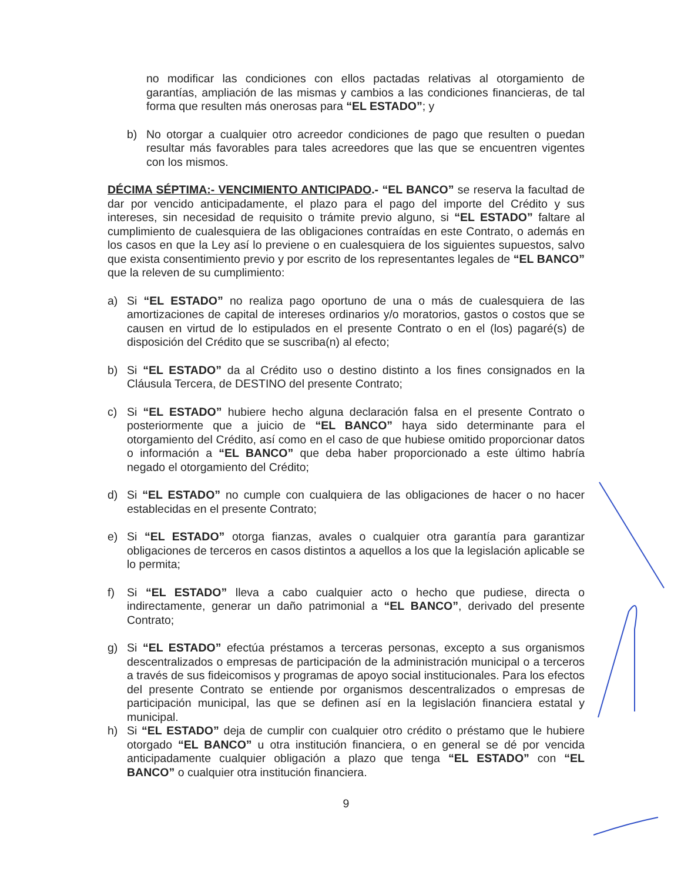no modificar las condiciones con ellos pactadas relativas al otorgamiento de garantías, ampliación de las mismas y cambios a las condiciones financieras, de tal forma que resulten más onerosas para “EL ESTADO”; y
b) No otorgar a cualquier otro acreedor condiciones de pago que resulten o puedan resultar más favorables para tales acreedores que las que se encuentren vigentes con los mismos.
DÉCIMA SÉPTIMA:- VENCIMIENTO ANTICIPADO.- “EL BANCO” se reserva la facultad de dar por vencido anticipadamente, el plazo para el pago del importe del Crédito y sus intereses, sin necesidad de requisito o trámite previo alguno, si “EL ESTADO” faltare al cumplimiento de cualesquiera de las obligaciones contraídas en este Contrato, o además en los casos en que la Ley así lo previene o en cualesquiera de los siguientes supuestos, salvo que exista consentimiento previo y por escrito de los representantes legales de “EL BANCO” que la releven de su cumplimiento:
a) Si “EL ESTADO” no realiza pago oportuno de una o más de cualesquiera de las amortizaciones de capital de intereses ordinarios y/o moratorios, gastos o costos que se causen en virtud de lo estipulados en el presente Contrato o en el (los) pagaré(s) de disposición del Crédito que se suscriba(n) al efecto;
b) Si “EL ESTADO” da al Crédito uso o destino distinto a los fines consignados en la Cláusula Tercera, de DESTINO del presente Contrato;
c) Si “EL ESTADO” hubiere hecho alguna declaración falsa en el presente Contrato o posteriormente que a juicio de “EL BANCO” haya sido determinante para el otorgamiento del Crédito, así como en el caso de que hubiese omitido proporcionar datos o información a “EL BANCO” que deba haber proporcionado a este último habría negado el otorgamiento del Crédito;
d) Si “EL ESTADO” no cumple con cualquiera de las obligaciones de hacer o no hacer establecidas en el presente Contrato;
e) Si “EL ESTADO” otorga fianzas, avales o cualquier otra garantía para garantizar obligaciones de terceros en casos distintos a aquellos a los que la legislación aplicable se lo permita;
f) Si “EL ESTADO” lleva a cabo cualquier acto o hecho que pudiese, directa o indirectamente, generar un daño patrimonial a “EL BANCO”, derivado del presente Contrato;
g) Si “EL ESTADO” efectúa préstamos a terceras personas, excepto a sus organismos descentralizados o empresas de participación de la administración municipal o a terceros a través de sus fideicomisos y programas de apoyo social institucionales. Para los efectos del presente Contrato se entiende por organismos descentralizados o empresas de participación municipal, las que se definen así en la legislación financiera estatal y municipal.
h) Si “EL ESTADO” deja de cumplir con cualquier otro crédito o préstamo que le hubiere otorgado “EL BANCO” u otra institución financiera, o en general se dé por vencida anticipadamente cualquier obligación a plazo que tenga “EL ESTADO” con “EL BANCO” o cualquier otra institución financiera.
9